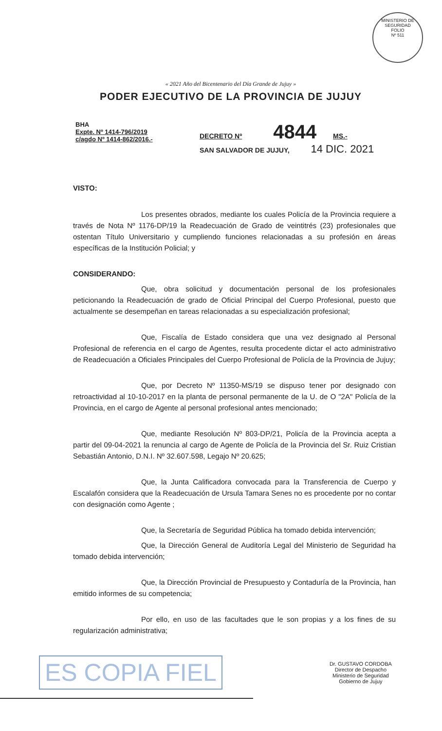MINISTERIO DE SEGURIDAD
FOLIO
Nº 511
« 2021 Año del Bicentenario del Día Grande de Jujuy »
PODER EJECUTIVO DE LA PROVINCIA DE JUJUY
BHA
Expte. Nº 1414-796/2019
c/agdo Nº 1414-862/2016.-
DECRETO Nº 4844 MS.-
SAN SALVADOR DE JUJUY, 14 DIC. 2021
VISTO:
Los presentes obrados, mediante los cuales Policía de la Provincia requiere a través de Nota Nº 1176-DP/19 la Readecuación de Grado de veintitrés (23) profesionales que ostentan Título Universitario y cumpliendo funciones relacionadas a su profesión en áreas específicas de la Institución Policial; y
CONSIDERANDO:
Que, obra solicitud y documentación personal de los profesionales peticionando la Readecuación de grado de Oficial Principal del Cuerpo Profesional, puesto que actualmente se desempeñan en tareas relacionadas a su especialización profesional;
Que, Fiscalía de Estado considera que una vez designado al Personal Profesional de referencia en el cargo de Agentes, resulta procedente dictar el acto administrativo de Readecuación a Oficiales Principales del Cuerpo Profesional de Policía de la Provincia de Jujuy;
Que, por Decreto Nº 11350-MS/19 se dispuso tener por designado con retroactividad al 10-10-2017 en la planta de personal permanente de la U. de O "2A" Policía de la Provincia, en el cargo de Agente al personal profesional antes mencionado;
Que, mediante Resolución Nº 803-DP/21, Policía de la Provincia acepta a partir del 09-04-2021 la renuncia al cargo de Agente de Policía de la Provincia del Sr. Ruiz Cristian Sebastián Antonio, D.N.I. Nº 32.607.598, Legajo Nº 20.625;
Que, la Junta Calificadora convocada para la Transferencia de Cuerpo y Escalafón considera que la Readecuación de Ursula Tamara Senes no es procedente por no contar con designación como Agente ;
Que, la Secretaría de Seguridad Pública ha tomado debida intervención;
Que, la Dirección General de Auditoría Legal del Ministerio de Seguridad ha tomado debida intervención;
Que, la Dirección Provincial de Presupuesto y Contaduría de la Provincia, han emitido informes de su competencia;
Por ello, en uso de las facultades que le son propias y a los fines de su regularización administrativa;
ES COPIA FIEL
Dr. GUSTAVO CORDOBA
Director de Despacho
Ministerio de Seguridad
Gobierno de Jujuy